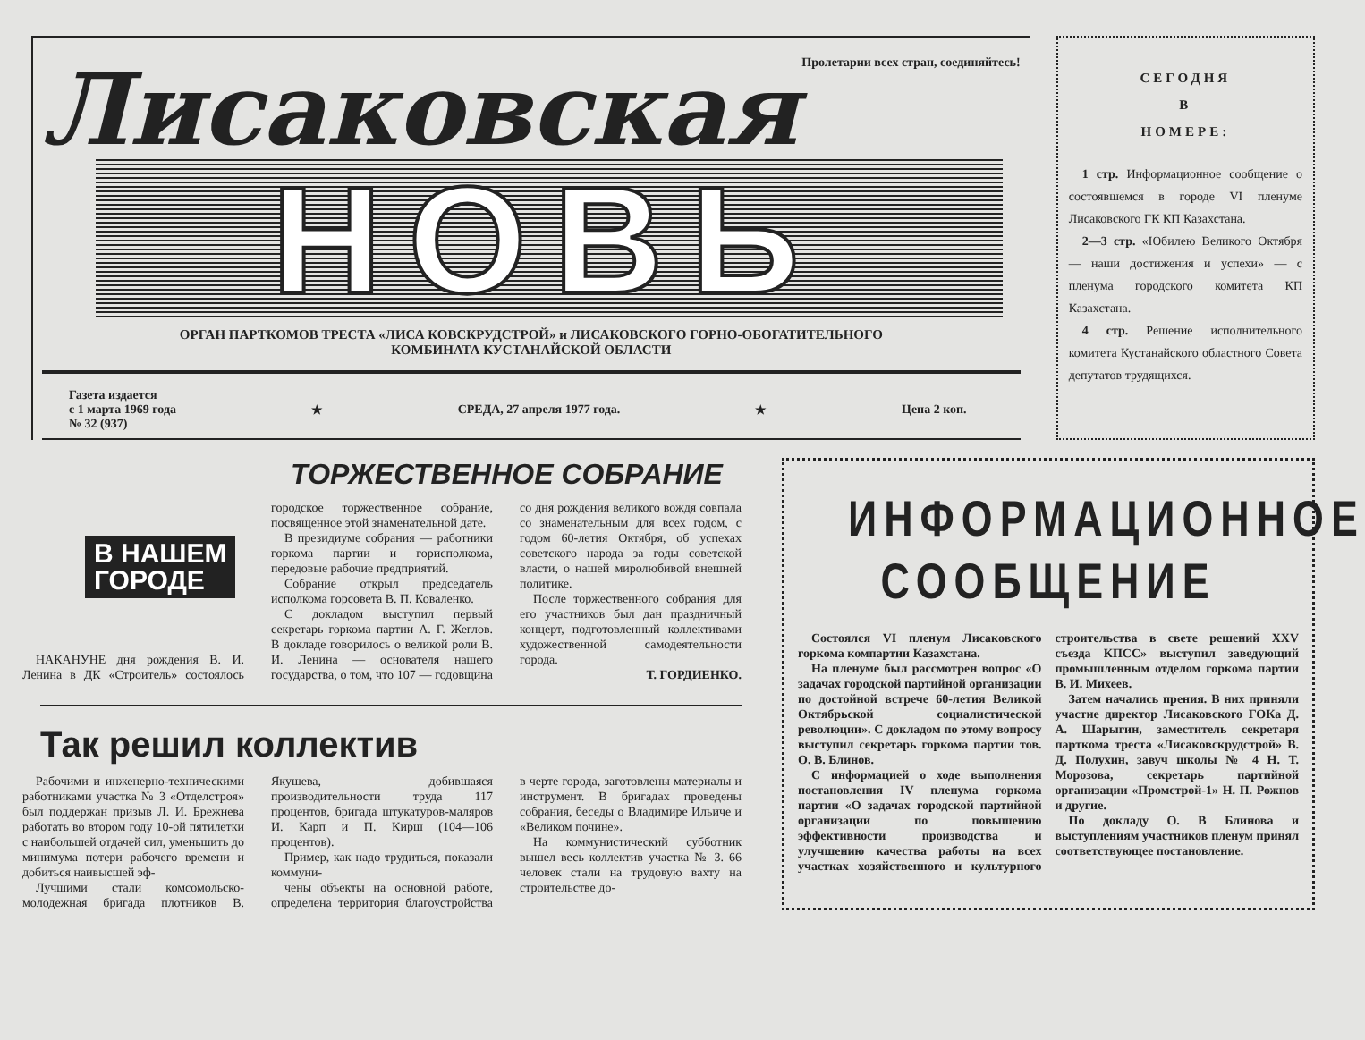Пролетарии всех стран, соединяйтесь!
Лисаковская
НОВЬ
ОРГАН ПАРТКОМОВ ТРЕСТА «ЛИСА КОВСКРУДСТРОЙ» и ЛИСАКОВСКОГО ГОРНО-ОБОГАТИТЕЛЬНОГО
КОМБИНАТА КУСТАНАЙСКОЙ ОБЛАСТИ
Газета издается
с 1 марта 1969 года
№ 32 (937) ★ СРЕДА, 27 апреля 1977 года. ★ Цена 2 коп.
СЕГОДНЯ
В
НОМЕРЕ:
1 стр. Информационное сообщение о состоявшемся в городе VI пленуме Лисаковского ГК КП Казахстана.
2—3 стр. «Юбилею Великого Октября — наши достижения и успехи» — с пленума городского комитета КП Казахстана.
4 стр. Решение исполнительного комитета Кустанайского областного Совета депутатов трудящихся.
ТОРЖЕСТВЕННОЕ СОБРАНИЕ
В НАШЕМ
ГОРОДЕ
НАКАНУНЕ дня рождения В. И. Ленина в ДК «Строитель» состоялось городское торжественное собрание, посвященное этой знаменательной дате.
В президиуме собрания — работники горкома партии и горисполкома, передовые рабочие предприятий.
Собрание открыл председатель исполкома горсовета В. П. Коваленко.
С докладом выступил первый секретарь горкома партии А. Г. Жеглов. В докладе говорилось о великой роли В. И. Ленина — основателя нашего государства, о том, что 107 — годовщина со дня рождения великого вождя совпала со знаменательным для всех годом, с годом 60-летия Октября, об успехах советского народа за годы советской власти, о нашей миролюбивой внешней политике.
После торжественного собрания для его участников был дан праздничный концерт, подготовленный коллективами художественной самодеятельности города.
Т. ГОРДИЕНКО.
Так решил коллектив
Рабочими и инженерно-техническими работниками участка № 3 «Отделстроя» был поддержан призыв Л. И. Брежнева работать во втором году 10-ой пятилетки с наибольшей отдачей сил, уменьшить до минимума потери рабочего времени и добиться наивысшей эф-
Лучшими стали комсомольско-молодежная бригада плотников В. Якушева, добившаяся производительности труда 117 процентов, бригада штукатуров-маляров И. Карп и П. Кирш (104—106 процентов).
Пример, как надо трудиться, показали коммуни-
чены объекты на основной работе, определена территория благоустройства в черте города, заготовлены материалы и инструмент. В бригадах проведены собрания, беседы о Владимире Ильиче и «Великом почине».
На коммунистический субботник вышел весь коллектив участка № 3. 66 человек стали на трудовую вахту на строительстве до-
ИНФОРМАЦИОННОЕ
СООБЩЕНИЕ
Состоялся VI пленум Лисаковского горкома компартии Казахстана.
На пленуме был рассмотрен вопрос «О задачах городской партийной организации по достойной встрече 60-летия Великой Октябрьской социалистической революции». С докладом по этому вопросу выступил секретарь горкома партии тов. О. В. Блинов.
С информацией о ходе выполнения постановления IV пленума горкома партии «О задачах городской партийной организации по повышению эффективности производства и улучшению качества работы на всех участках хозяйственного и культурного строительства в свете решений XXV съезда КПСС» выступил заведующий промышленным отделом горкома партии В. И. Михеев.
Затем начались прения. В них приняли участие директор Лисаковского ГОКа Д. А. Шарыгин, заместитель секретаря парткома треста «Лисаковскрудстрой» В. Д. Полухин, завуч школы № 4 Н. Т. Морозова, секретарь партийной организации «Промстрой-1» Н. П. Рожнов и другие.
По докладу О. В Блинова и выступлениям участников пленум принял соответствующее постановление.